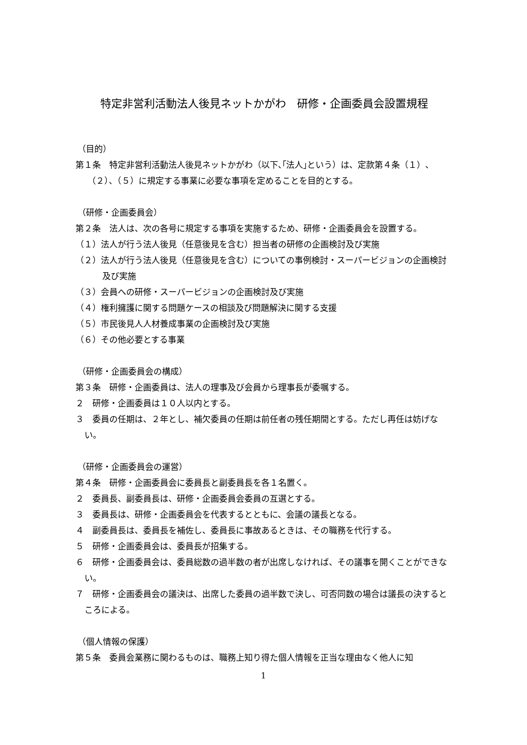特定非営利活動法人後見ネットかがわ　研修・企画委員会設置規程
（目的）
第１条　特定非営利活動法人後見ネットかがわ（以下､｢法人｣という）は、定款第４条（１）、（２）、（５）に規定する事業に必要な事項を定めることを目的とする。
（研修・企画委員会）
第２条　法人は、次の各号に規定する事項を実施するため、研修・企画委員会を設置する。
（１）法人が行う法人後見（任意後見を含む）担当者の研修の企画検討及び実施
（２）法人が行う法人後見（任意後見を含む）についての事例検討・スーパービジョンの企画検討及び実施
（３）会員への研修・スーパービジョンの企画検討及び実施
（４）権利擁護に関する問題ケースの相談及び問題解決に関する支援
（５）市民後見人人材養成事業の企画検討及び実施
（６）その他必要とする事業
（研修・企画委員会の構成）
第３条　研修・企画委員は、法人の理事及び会員から理事長が委嘱する。
２　研修・企画委員は１０人以内とする。
３　委員の任期は、２年とし、補欠委員の任期は前任者の残任期間とする。ただし再任は妨げない。
（研修・企画委員会の運営）
第４条　研修・企画委員会に委員長と副委員長を各１名置く。
２　委員長、副委員長は、研修・企画委員会委員の互選とする。
３　委員長は、研修・企画委員会を代表するとともに、会議の議長となる。
４　副委員長は、委員長を補佐し、委員長に事故あるときは、その職務を代行する。
５　研修・企画委員会は、委員長が招集する。
６　研修・企画委員会は、委員総数の過半数の者が出席しなければ、その議事を開くことができない。
７　研修・企画委員会の議決は、出席した委員の過半数で決し、可否同数の場合は議長の決するところによる。
（個人情報の保護）
第５条　委員会業務に関わるものは、職務上知り得た個人情報を正当な理由なく他人に知
1